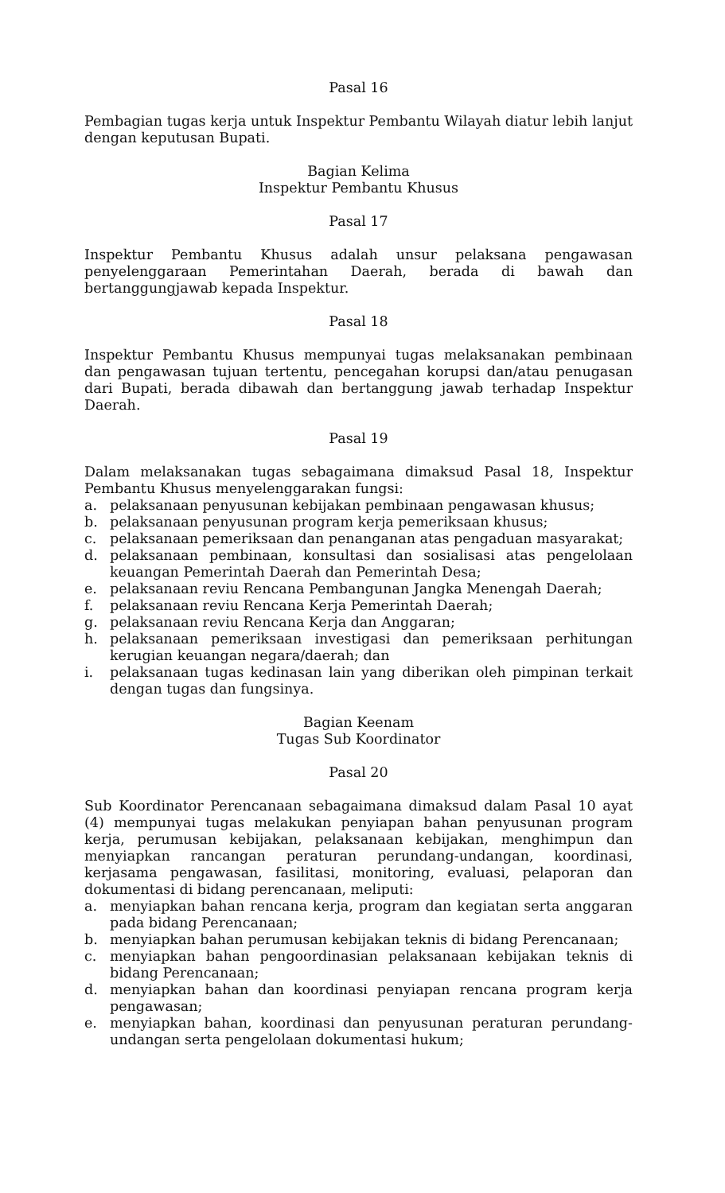Pasal 16
Pembagian tugas kerja untuk Inspektur Pembantu Wilayah diatur lebih lanjut dengan keputusan Bupati.
Bagian Kelima
Inspektur Pembantu Khusus
Pasal 17
Inspektur Pembantu Khusus adalah unsur pelaksana pengawasan penyelenggaraan Pemerintahan Daerah, berada di bawah dan bertanggungjawab kepada Inspektur.
Pasal 18
Inspektur Pembantu Khusus mempunyai tugas melaksanakan pembinaan dan pengawasan tujuan tertentu, pencegahan korupsi dan/atau penugasan dari Bupati, berada dibawah dan bertanggung jawab terhadap Inspektur Daerah.
Pasal 19
Dalam melaksanakan tugas sebagaimana dimaksud Pasal 18, Inspektur Pembantu Khusus menyelenggarakan fungsi:
a. pelaksanaan penyusunan kebijakan pembinaan pengawasan khusus;
b. pelaksanaan penyusunan program kerja pemeriksaan khusus;
c. pelaksanaan pemeriksaan dan penanganan atas pengaduan masyarakat;
d. pelaksanaan pembinaan, konsultasi dan sosialisasi atas pengelolaan keuangan Pemerintah Daerah dan Pemerintah Desa;
e. pelaksanaan reviu Rencana Pembangunan Jangka Menengah Daerah;
f. pelaksanaan reviu Rencana Kerja Pemerintah Daerah;
g. pelaksanaan reviu Rencana Kerja dan Anggaran;
h. pelaksanaan pemeriksaan investigasi dan pemeriksaan perhitungan kerugian keuangan negara/daerah; dan
i. pelaksanaan tugas kedinasan lain yang diberikan oleh pimpinan terkait dengan tugas dan fungsinya.
Bagian Keenam
Tugas Sub Koordinator
Pasal 20
Sub Koordinator Perencanaan sebagaimana dimaksud dalam Pasal 10 ayat (4) mempunyai tugas melakukan penyiapan bahan penyusunan program kerja, perumusan kebijakan, pelaksanaan kebijakan, menghimpun dan menyiapkan rancangan peraturan perundang-undangan, koordinasi, kerjasama pengawasan, fasilitasi, monitoring, evaluasi, pelaporan dan dokumentasi di bidang perencanaan, meliputi:
a. menyiapkan bahan rencana kerja, program dan kegiatan serta anggaran pada bidang Perencanaan;
b. menyiapkan bahan perumusan kebijakan teknis di bidang Perencanaan;
c. menyiapkan bahan pengoordinasian pelaksanaan kebijakan teknis di bidang Perencanaan;
d. menyiapkan bahan dan koordinasi penyiapan rencana program kerja pengawasan;
e. menyiapkan bahan, koordinasi dan penyusunan peraturan perundang-undangan serta pengelolaan dokumentasi hukum;